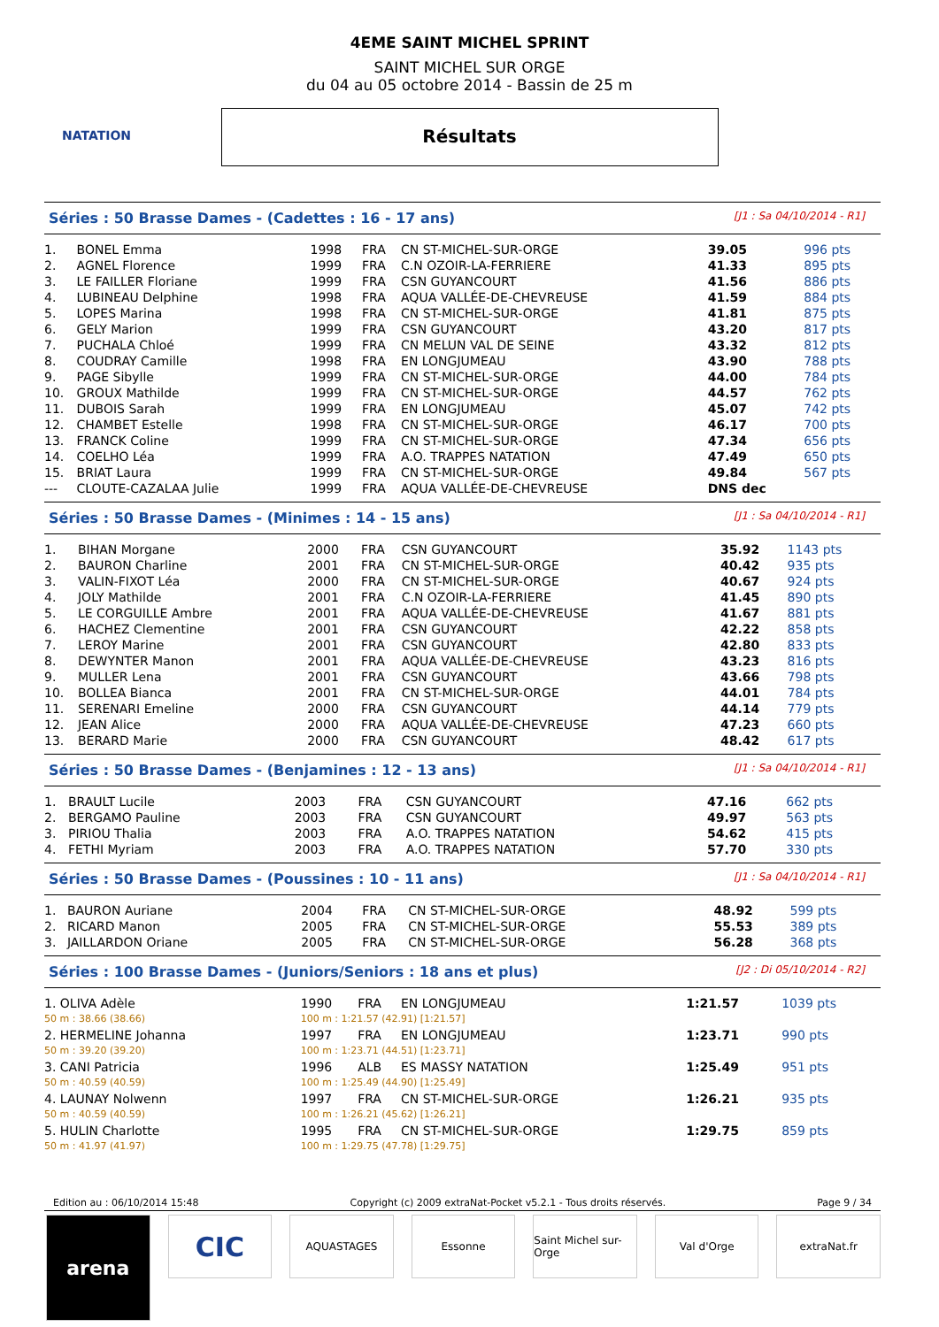4EME SAINT MICHEL SPRINT
SAINT MICHEL SUR ORGE
du 04 au 05 octobre 2014 - Bassin de 25 m
Résultats
NATATION
Séries : 50 Brasse Dames - (Cadettes : 16 - 17 ans) [J1 : Sa 04/10/2014 - R1]
| 1. | BONEL Emma | 1998 | FRA | CN ST-MICHEL-SUR-ORGE | 39.05 | 996 pts |
| 2. | AGNEL Florence | 1999 | FRA | C.N OZOIR-LA-FERRIERE | 41.33 | 895 pts |
| 3. | LE FAILLER Floriane | 1999 | FRA | CSN GUYANCOURT | 41.56 | 886 pts |
| 4. | LUBINEAU Delphine | 1998 | FRA | AQUA VALLÉE-DE-CHEVREUSE | 41.59 | 884 pts |
| 5. | LOPES Marina | 1998 | FRA | CN ST-MICHEL-SUR-ORGE | 41.81 | 875 pts |
| 6. | GELY Marion | 1999 | FRA | CSN GUYANCOURT | 43.20 | 817 pts |
| 7. | PUCHALA Chloé | 1999 | FRA | CN MELUN VAL DE SEINE | 43.32 | 812 pts |
| 8. | COUDRAY Camille | 1998 | FRA | EN LONGJUMEAU | 43.90 | 788 pts |
| 9. | PAGE Sibylle | 1999 | FRA | CN ST-MICHEL-SUR-ORGE | 44.00 | 784 pts |
| 10. | GROUX Mathilde | 1999 | FRA | CN ST-MICHEL-SUR-ORGE | 44.57 | 762 pts |
| 11. | DUBOIS Sarah | 1999 | FRA | EN LONGJUMEAU | 45.07 | 742 pts |
| 12. | CHAMBET Estelle | 1998 | FRA | CN ST-MICHEL-SUR-ORGE | 46.17 | 700 pts |
| 13. | FRANCK Coline | 1999 | FRA | CN ST-MICHEL-SUR-ORGE | 47.34 | 656 pts |
| 14. | COELHO Léa | 1999 | FRA | A.O. TRAPPES NATATION | 47.49 | 650 pts |
| 15. | BRIAT Laura | 1999 | FRA | CN ST-MICHEL-SUR-ORGE | 49.84 | 567 pts |
| --- | CLOUTE-CAZALAA Julie | 1999 | FRA | AQUA VALLÉE-DE-CHEVREUSE | DNS dec | |
Séries : 50 Brasse Dames - (Minimes : 14 - 15 ans) [J1 : Sa 04/10/2014 - R1]
| 1. | BIHAN Morgane | 2000 | FRA | CSN GUYANCOURT | 35.92 | 1143 pts |
| 2. | BAURON Charline | 2001 | FRA | CN ST-MICHEL-SUR-ORGE | 40.42 | 935 pts |
| 3. | VALIN-FIXOT Léa | 2000 | FRA | CN ST-MICHEL-SUR-ORGE | 40.67 | 924 pts |
| 4. | JOLY Mathilde | 2001 | FRA | C.N OZOIR-LA-FERRIERE | 41.45 | 890 pts |
| 5. | LE CORGUILLE Ambre | 2001 | FRA | AQUA VALLÉE-DE-CHEVREUSE | 41.67 | 881 pts |
| 6. | HACHEZ Clementine | 2001 | FRA | CSN GUYANCOURT | 42.22 | 858 pts |
| 7. | LEROY Marine | 2001 | FRA | CSN GUYANCOURT | 42.80 | 833 pts |
| 8. | DEWYNTER Manon | 2001 | FRA | AQUA VALLÉE-DE-CHEVREUSE | 43.23 | 816 pts |
| 9. | MULLER Lena | 2001 | FRA | CSN GUYANCOURT | 43.66 | 798 pts |
| 10. | BOLLEA Bianca | 2001 | FRA | CN ST-MICHEL-SUR-ORGE | 44.01 | 784 pts |
| 11. | SERENARI Emeline | 2000 | FRA | CSN GUYANCOURT | 44.14 | 779 pts |
| 12. | JEAN Alice | 2000 | FRA | AQUA VALLÉE-DE-CHEVREUSE | 47.23 | 660 pts |
| 13. | BERARD Marie | 2000 | FRA | CSN GUYANCOURT | 48.42 | 617 pts |
Séries : 50 Brasse Dames - (Benjamines : 12 - 13 ans) [J1 : Sa 04/10/2014 - R1]
| 1. | BRAULT Lucile | 2003 | FRA | CSN GUYANCOURT | 47.16 | 662 pts |
| 2. | BERGAMO Pauline | 2003 | FRA | CSN GUYANCOURT | 49.97 | 563 pts |
| 3. | PIRIOU Thalia | 2003 | FRA | A.O. TRAPPES NATATION | 54.62 | 415 pts |
| 4. | FETHI Myriam | 2003 | FRA | A.O. TRAPPES NATATION | 57.70 | 330 pts |
Séries : 50 Brasse Dames - (Poussines : 10 - 11 ans) [J1 : Sa 04/10/2014 - R1]
| 1. | BAURON Auriane | 2004 | FRA | CN ST-MICHEL-SUR-ORGE | 48.92 | 599 pts |
| 2. | RICARD Manon | 2005 | FRA | CN ST-MICHEL-SUR-ORGE | 55.53 | 389 pts |
| 3. | JAILLARDON Oriane | 2005 | FRA | CN ST-MICHEL-SUR-ORGE | 56.28 | 368 pts |
Séries : 100 Brasse Dames - (Juniors/Seniors : 18 ans et plus) [J2 : Di 05/10/2014 - R2]
| 1. OLIVA Adèle | 1990 | FRA | EN LONGJUMEAU | 1:21.57 | 1039 pts |
| 50 m : 38.66 (38.66) | 100 m : 1:21.57 (42.91) [1:21.57] | | | | |
| 2. HERMELINE Johanna | 1997 | FRA | EN LONGJUMEAU | 1:23.71 | 990 pts |
| 50 m : 39.20 (39.20) | 100 m : 1:23.71 (44.51) [1:23.71] | | | | |
| 3. CANI Patricia | 1996 | ALB | ES MASSY NATATION | 1:25.49 | 951 pts |
| 50 m : 40.59 (40.59) | 100 m : 1:25.49 (44.90) [1:25.49] | | | | |
| 4. LAUNAY Nolwenn | 1997 | FRA | CN ST-MICHEL-SUR-ORGE | 1:26.21 | 935 pts |
| 50 m : 40.59 (40.59) | 100 m : 1:26.21 (45.62) [1:26.21] | | | | |
| 5. HULIN Charlotte | 1995 | FRA | CN ST-MICHEL-SUR-ORGE | 1:29.75 | 859 pts |
| 50 m : 41.97 (41.97) | 100 m : 1:29.75 (47.78) [1:29.75] | | | | |
Edition au : 06/10/2014 15:48 Copyright (c) 2009 extraNat-Pocket v5.2.1 - Tous droits réservés. Page 9 / 34
arena
CIC
AQUASTAGES Essonne Saint Michel sur-Orge
Val d'Orge extraNat.fr